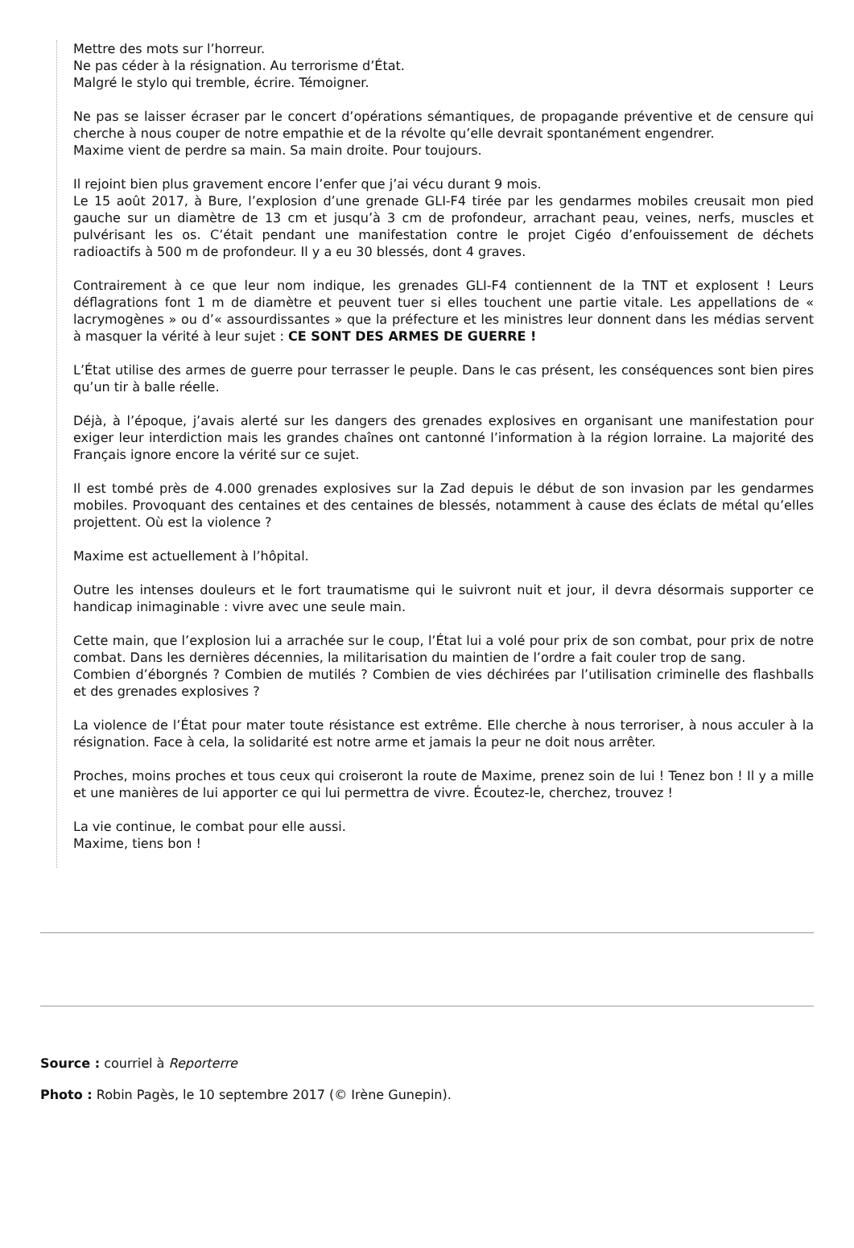Mettre des mots sur l’horreur.
Ne pas céder à la résignation. Au terrorisme d’État.
Malgré le stylo qui tremble, écrire. Témoigner.
Ne pas se laisser écraser par le concert d’opérations sémantiques, de propagande préventive et de censure qui cherche à nous couper de notre empathie et de la révolte qu’elle devrait spontanément engendrer.
Maxime vient de perdre sa main. Sa main droite. Pour toujours.
Il rejoint bien plus gravement encore l’enfer que j’ai vécu durant 9 mois.
Le 15 août 2017, à Bure, l’explosion d’une grenade GLI-F4 tirée par les gendarmes mobiles creusait mon pied gauche sur un diamètre de 13 cm et jusqu’à 3 cm de profondeur, arrachant peau, veines, nerfs, muscles et pulvérisant les os. C’était pendant une manifestation contre le projet Cigéo d’enfouissement de déchets radioactifs à 500 m de profondeur. Il y a eu 30 blessés, dont 4 graves.
Contrairement à ce que leur nom indique, les grenades GLI-F4 contiennent de la TNT et explosent ! Leurs déflagrations font 1 m de diamètre et peuvent tuer si elles touchent une partie vitale. Les appellations de « lacrymogènes » ou d’« assourdissantes » que la préfecture et les ministres leur donnent dans les médias servent à masquer la vérité à leur sujet : CE SONT DES ARMES DE GUERRE !
L’État utilise des armes de guerre pour terrasser le peuple. Dans le cas présent, les conséquences sont bien pires qu’un tir à balle réelle.
Déjà, à l’époque, j’avais alerté sur les dangers des grenades explosives en organisant une manifestation pour exiger leur interdiction mais les grandes chaînes ont cantonné l’information à la région lorraine. La majorité des Français ignore encore la vérité sur ce sujet.
Il est tombé près de 4.000 grenades explosives sur la Zad depuis le début de son invasion par les gendarmes mobiles. Provoquant des centaines et des centaines de blessés, notamment à cause des éclats de métal qu’elles projettent. Où est la violence ?
Maxime est actuellement à l’hôpital.
Outre les intenses douleurs et le fort traumatisme qui le suivront nuit et jour, il devra désormais supporter ce handicap inimaginable : vivre avec une seule main.
Cette main, que l’explosion lui a arrachée sur le coup, l’État lui a volé pour prix de son combat, pour prix de notre combat. Dans les dernières décennies, la militarisation du maintien de l’ordre a fait couler trop de sang.
Combien d’éborgnés ? Combien de mutilés ? Combien de vies déchirées par l’utilisation criminelle des flashballs et des grenades explosives ?
La violence de l’État pour mater toute résistance est extrême. Elle cherche à nous terroriser, à nous acculer à la résignation. Face à cela, la solidarité est notre arme et jamais la peur ne doit nous arrêter.
Proches, moins proches et tous ceux qui croiseront la route de Maxime, prenez soin de lui ! Tenez bon ! Il y a mille et une manières de lui apporter ce qui lui permettra de vivre. Écoutez-le, cherchez, trouvez !
La vie continue, le combat pour elle aussi.
Maxime, tiens bon !
Source : courriel à Reporterre
Photo : Robin Pagès, le 10 septembre 2017 (© Irène Gunepin).